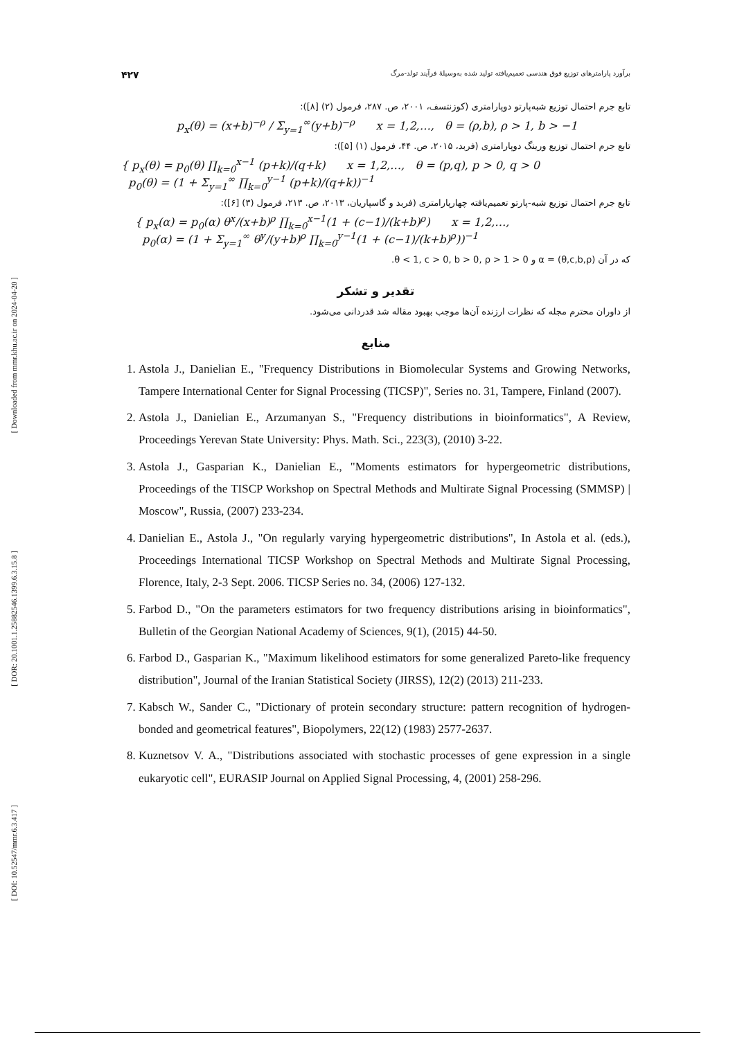[ Downloaded from mmr.khu.ac.ir on 2024-04-20 ]
[ DOR: 20.1001.1.25882546.1399.6.3.15.8 ]
[ DOI: 10.52547/mmr.6.3.417 ]
برآورد پارامترهای توزیع فوق هندسی تعمیم‌یافته تولید شده به‌وسیلهٔ فرآیند تولد-مرگ ۴۲۷
تابع جرم احتمال توزیع شبه‌پارتو دوپارامتری (کوزنتسف، ۲۰۰۱، ص. ۲۸۷، فرمول (۲) [۸]):
p<sub>x</sub>(θ) = (x+b)<sup>−ρ</sup> / Σ<sub>y=1</sub><sup>∞</sup>(y+b)<sup>−ρ</sup> x = 1,2,…, θ = (ρ,b), ρ > 1, b > −1
تابع جرم احتمال توزیع ورینگ دوپارامتری (فربد، ۲۰۱۵، ص. ۴۴، فرمول (۱) [۵]):
{ p<sub>x</sub>(θ) = p<sub>0</sub>(θ) ∏<sub>k=0</sub><sup>x−1</sup> (p+k)/(q+k) x = 1,2,…, θ = (p,q), p > 0, q > 0
p<sub>0</sub>(θ) = (1 + Σ<sub>y=1</sub><sup>∞</sup> ∏<sub>k=0</sub><sup>y−1</sup> (p+k)/(q+k))<sup>−1</sup>
تابع جرم احتمال توزیع شبه-پارتو تعمیم‌یافته چهارپارامتری (فربد و گاسپاریان، ۲۰۱۳، ص. ۲۱۳، فرمول (۳) [۶]):
{ p<sub>x</sub>(α) = p<sub>0</sub>(α) θ<sup>x</sup>/(x+b)<sup>ρ</sup> ∏<sub>k=0</sub><sup>x−1</sup>(1 + (c−1)/(k+b)<sup>ρ</sup>) x = 1,2,…,
p<sub>0</sub>(α) = (1 + Σ<sub>y=1</sub><sup>∞</sup> θ<sup>y</sup>/(y+b)<sup>ρ</sup> ∏<sub>k=0</sub><sup>y−1</sup>(1 + (c−1)/(k+b)<sup>ρ</sup>))<sup>−1</sup>
که در آن α = (θ,c,b,ρ) و 0 < θ < 1, c > 0, b > 0, ρ > 1.
تقدیر و تشکر
از داوران محترم مجله که نظرات ارزنده آن‌ها موجب بهبود مقاله شد قدردانی می‌شود.
منابع
1. Astola J., Danielian E., "Frequency Distributions in Biomolecular Systems and Growing Networks, Tampere International Center for Signal Processing (TICSP)", Series no. 31, Tampere, Finland (2007).
2. Astola J., Danielian E., Arzumanyan S., "Frequency distributions in bioinformatics", A Review, Proceedings Yerevan State University: Phys. Math. Sci., 223(3), (2010) 3-22.
3. Astola J., Gasparian K., Danielian E., "Moments estimators for hypergeometric distributions, Proceedings of the TISCP Workshop on Spectral Methods and Multirate Signal Processing (SMMSP) | Moscow", Russia, (2007) 233-234.
4. Danielian E., Astola J., "On regularly varying hypergeometric distributions", In Astola et al. (eds.), Proceedings International TICSP Workshop on Spectral Methods and Multirate Signal Processing, Florence, Italy, 2-3 Sept. 2006. TICSP Series no. 34, (2006) 127-132.
5. Farbod D., "On the parameters estimators for two frequency distributions arising in bioinformatics", Bulletin of the Georgian National Academy of Sciences, 9(1), (2015) 44-50.
6. Farbod D., Gasparian K., "Maximum likelihood estimators for some generalized Pareto-like frequency distribution", Journal of the Iranian Statistical Society (JIRSS), 12(2) (2013) 211-233.
7. Kabsch W., Sander C., "Dictionary of protein secondary structure: pattern recognition of hydrogen-bonded and geometrical features", Biopolymers, 22(12) (1983) 2577-2637.
8. Kuznetsov V. A., "Distributions associated with stochastic processes of gene expression in a single eukaryotic cell", EURASIP Journal on Applied Signal Processing, 4, (2001) 258-296.